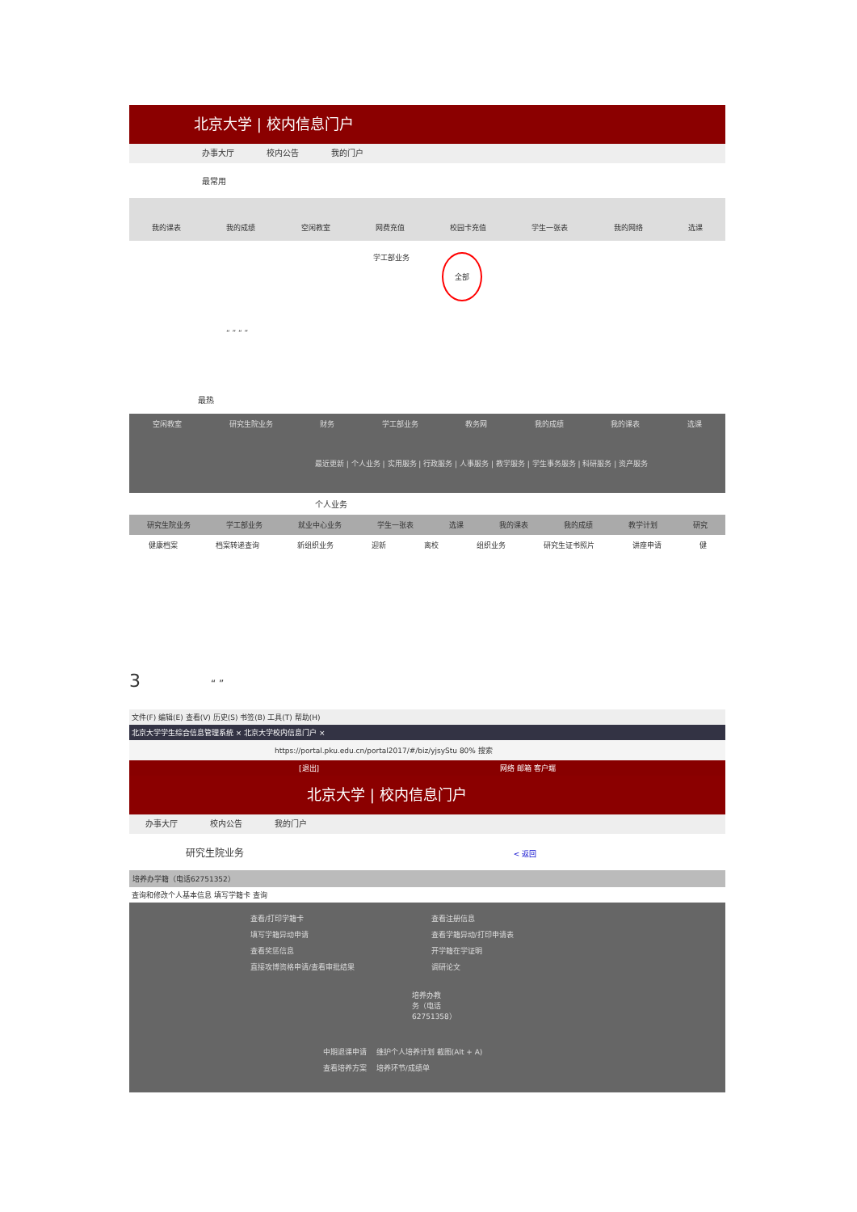北京大学 | 校内信息门户
办事大厅 校内公告 我的门户
最常用
我的课表 我的成绩 空闲教室 网费充值 校园卡充值 学生一张表 我的网络 选课
学工部业务 全部
“ ” “ ”
最热
空闲教室 研究生院业务 财务 学工部业务 教务网 我的成绩 我的课表 选课
最近更新 | 个人业务 | 实用服务 | 行政服务 | 人事服务 | 教学服务 | 学生事务服务 | 科研服务 | 资产服务
个人业务
研究生院业务 学工部业务 就业中心业务 学生一张表 选课 我的课表 我的成绩 教学计划 研究
健康档案 档案转递查询 新组织业务 迎新 离校 组织业务 研究生证书照片 讲座申请 健
3 “ ”
文件(F) 编辑(E) 查看(V) 历史(S) 书签(B) 工具(T) 帮助(H)
北京大学学生综合信息管理系统 × 北京大学校内信息门户 ×
https://portal.pku.edu.cn/portal2017/#/biz/yjsyStu 80% 搜索
[退出] 网络 邮箱 客户端
北京大学 | 校内信息门户
办事大厅 校内公告 我的门户
研究生院业务 < 返回
培养办学籍（电话62751352）
查询和修改个人基本信息 填写学籍卡 查询
查看/打印学籍卡
填写学籍异动申请
查看奖惩信息
直接攻博资格申请/查看审批结果
查看注册信息
查看学籍异动/打印申请表
开学籍在学证明
调研论文
培养办教务（电话62751358）
中期退课申请 　维护个人培养计划 截图(Alt + A)
查看培养方案 　培养环节/成绩单